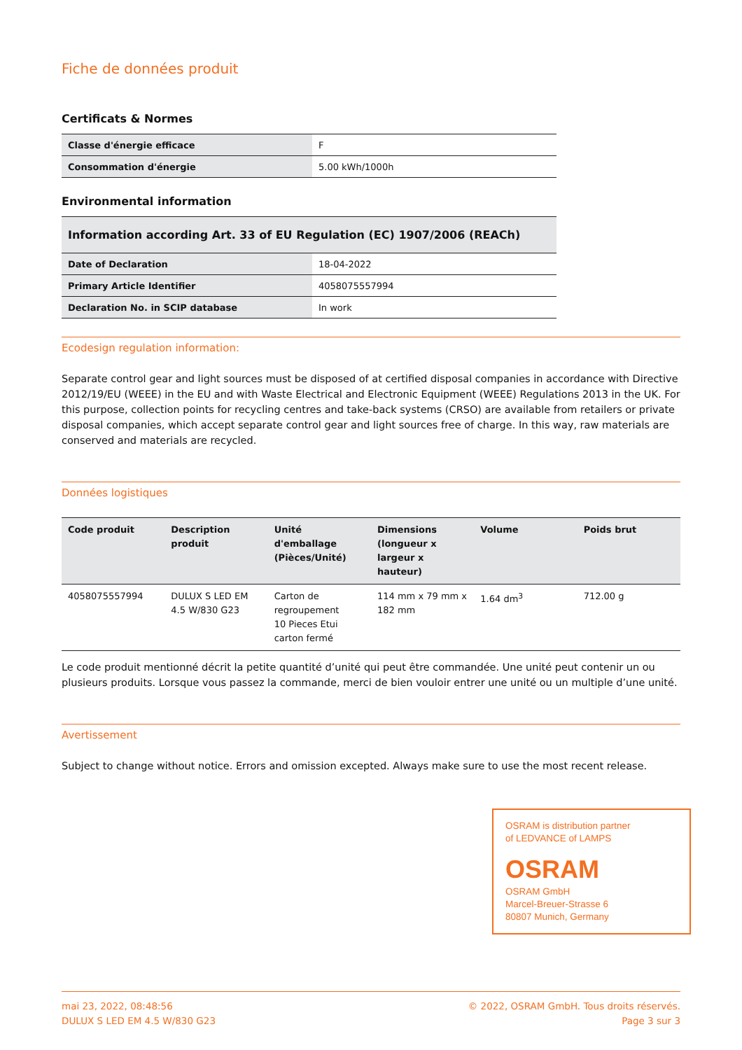Fiche de données produit
Certificats & Normes
| Classe d'énergie efficace | F |
| Consommation d'énergie | 5.00 kWh/1000h |
Environmental information
| Information according Art. 33 of EU Regulation (EC) 1907/2006 (REACh) | |
| --- | --- |
| Date of Declaration | 18-04-2022 |
| Primary Article Identifier | 4058075557994 |
| Declaration No. in SCIP database | In work |
Ecodesign regulation information:
Separate control gear and light sources must be disposed of at certified disposal companies in accordance with Directive 2012/19/EU (WEEE) in the EU and with Waste Electrical and Electronic Equipment (WEEE) Regulations 2013 in the UK. For this purpose, collection points for recycling centres and take-back systems (CRSO) are available from retailers or private disposal companies, which accept separate control gear and light sources free of charge. In this way, raw materials are conserved and materials are recycled.
Données logistiques
| Code produit | Description produit | Unité d'emballage (Pièces/Unité) | Dimensions (longueur x largeur x hauteur) | Volume | Poids brut |
| --- | --- | --- | --- | --- | --- |
| 4058075557994 | DULUX S LED EM 4.5 W/830 G23 | Carton de regroupement 10 Pieces Etui carton fermé | 114 mm x 79 mm x 182 mm | 1.64 dm<sup>3</sup> | 712.00 g |
Le code produit mentionné décrit la petite quantité d’unité qui peut être commandée. Une unité peut contenir un ou plusieurs produits. Lorsque vous passez la commande, merci de bien vouloir entrer une unité ou un multiple d’une unité.
Avertissement
Subject to change without notice. Errors and omission excepted. Always make sure to use the most recent release.
OSRAM is distribution partner
of LEDVANCE of LAMPS
OSRAM
OSRAM GmbH
Marcel-Breuer-Strasse 6
80807 Munich, Germany
mai 23, 2022, 08:48:56
DULUX S LED EM 4.5 W/830 G23
© 2022, OSRAM GmbH. Tous droits réservés.
Page 3 sur 3